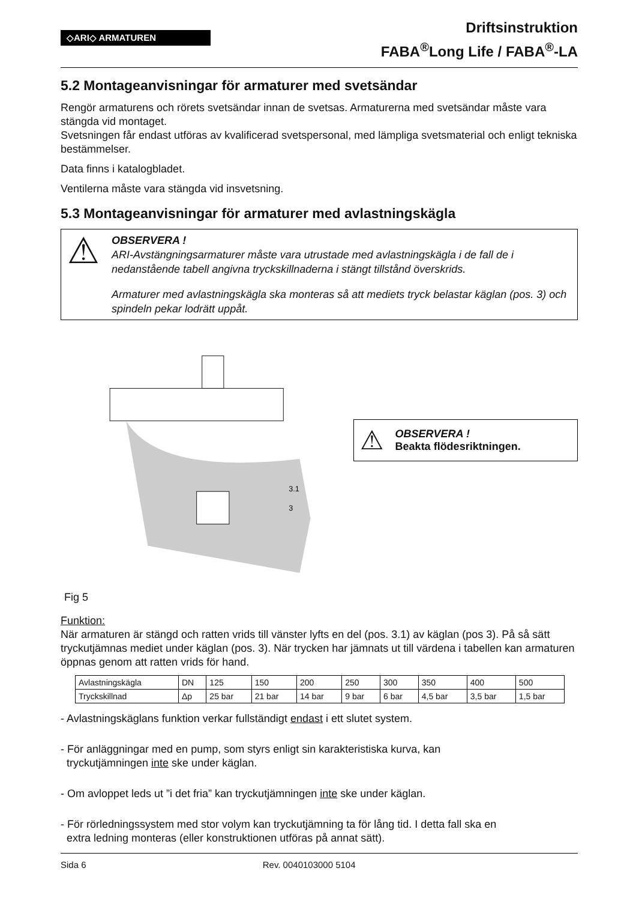◇ARI◇ ARMATUREN
Driftsinstruktion
FABA<sup>®</sup>Long Life / FABA<sup>®</sup>-LA
5.2 Montageanvisningar för armaturer med svetsändar
Rengör armaturens och rörets svetsändar innan de svetsas. Armaturerna med svetsändar måste vara stängda vid montaget.
Svetsningen får endast utföras av kvalificerad svetspersonal, med lämpliga svetsmaterial och enligt tekniska bestämmelser.
Data finns i katalogbladet.
Ventilerna måste vara stängda vid insvetsning.
5.3 Montageanvisningar för armaturer med avlastningskägla
⚠
OBSERVERA !
ARI-Avstängningsarmaturer måste vara utrustade med avlastningskägla i de fall de i nedanstående tabell angivna tryckskillnaderna i stängt tillstånd överskrids.
Armaturer med avlastningskägla ska monteras så att mediets tryck belastar käglan (pos. 3) och spindeln pekar lodrätt uppåt.
3.1
3
⚠
OBSERVERA !
Beakta flödesriktningen.
Fig 5
Funktion:
När armaturen är stängd och ratten vrids till vänster lyfts en del (pos. 3.1) av käglan (pos 3). På så sätt tryckutjämnas mediet under käglan (pos. 3). När trycken har jämnats ut till värdena i tabellen kan armaturen öppnas genom att ratten vrids för hand.
| Avlastningskägla | DN | 125 | 150 | 200 | 250 | 300 | 350 | 400 | 500 |
| Tryckskillnad | Δp | 25 bar | 21 bar | 14 bar | 9 bar | 6 bar | 4,5 bar | 3,5 bar | 1,5 bar |
- Avlastningskäglans funktion verkar fullständigt endast i ett slutet system.
- För anläggningar med en pump, som styrs enligt sin karakteristiska kurva, kan
tryckutjämningen inte ske under käglan.
- Om avloppet leds ut ”i det fria” kan tryckutjämningen inte ske under käglan.
- För rörledningssystem med stor volym kan tryckutjämning ta för lång tid. I detta fall ska en
extra ledning monteras (eller konstruktionen utföras på annat sätt).
Sida 6 Rev. 0040103000 5104